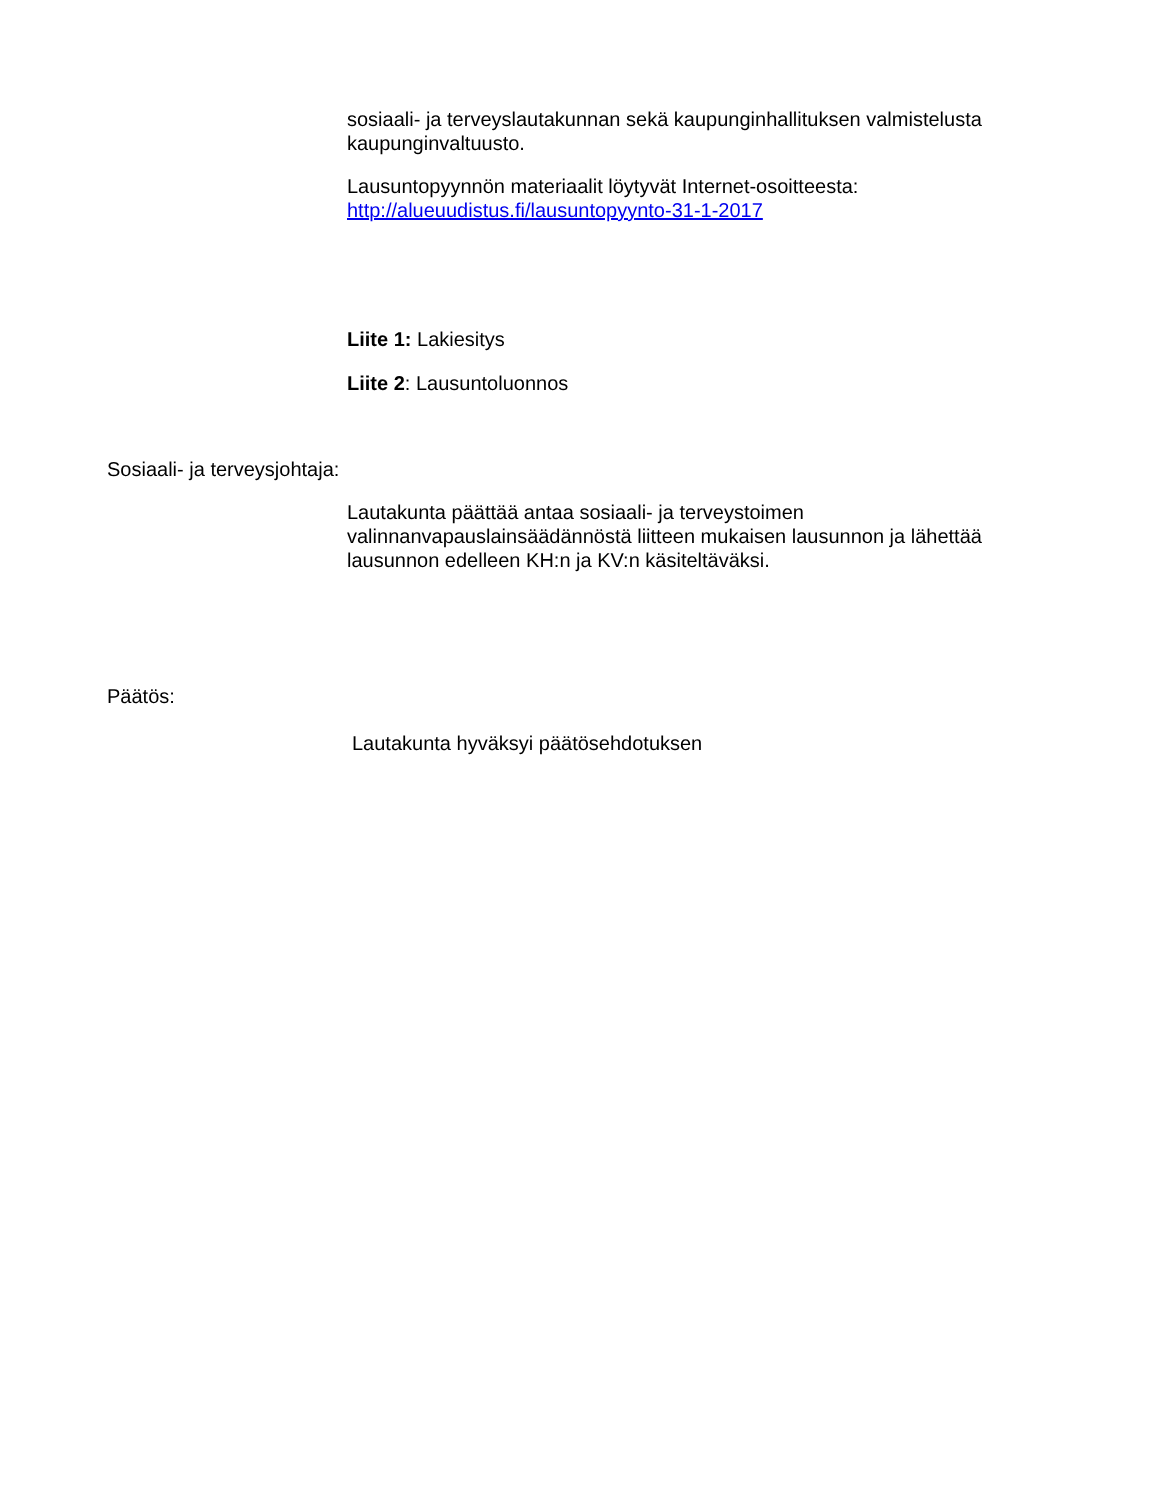sosiaali- ja terveyslautakunnan sekä kaupunginhallituksen valmistelusta kaupunginvaltuusto.
Lausuntopyynnön materiaalit löytyvät Internet-osoitteesta:
http://alueuudistus.fi/lausuntopyynto-31-1-2017
Liite 1: Lakiesitys
Liite 2: Lausuntoluonnos
Sosiaali- ja terveysjohtaja:
Lautakunta päättää antaa sosiaali- ja terveystoimen valinnanvapauslainsäädännöstä liitteen mukaisen lausunnon ja lähettää lausunnon edelleen KH:n ja KV:n käsiteltäväksi.
Päätös:
Lautakunta hyväksyi päätösehdotuksen